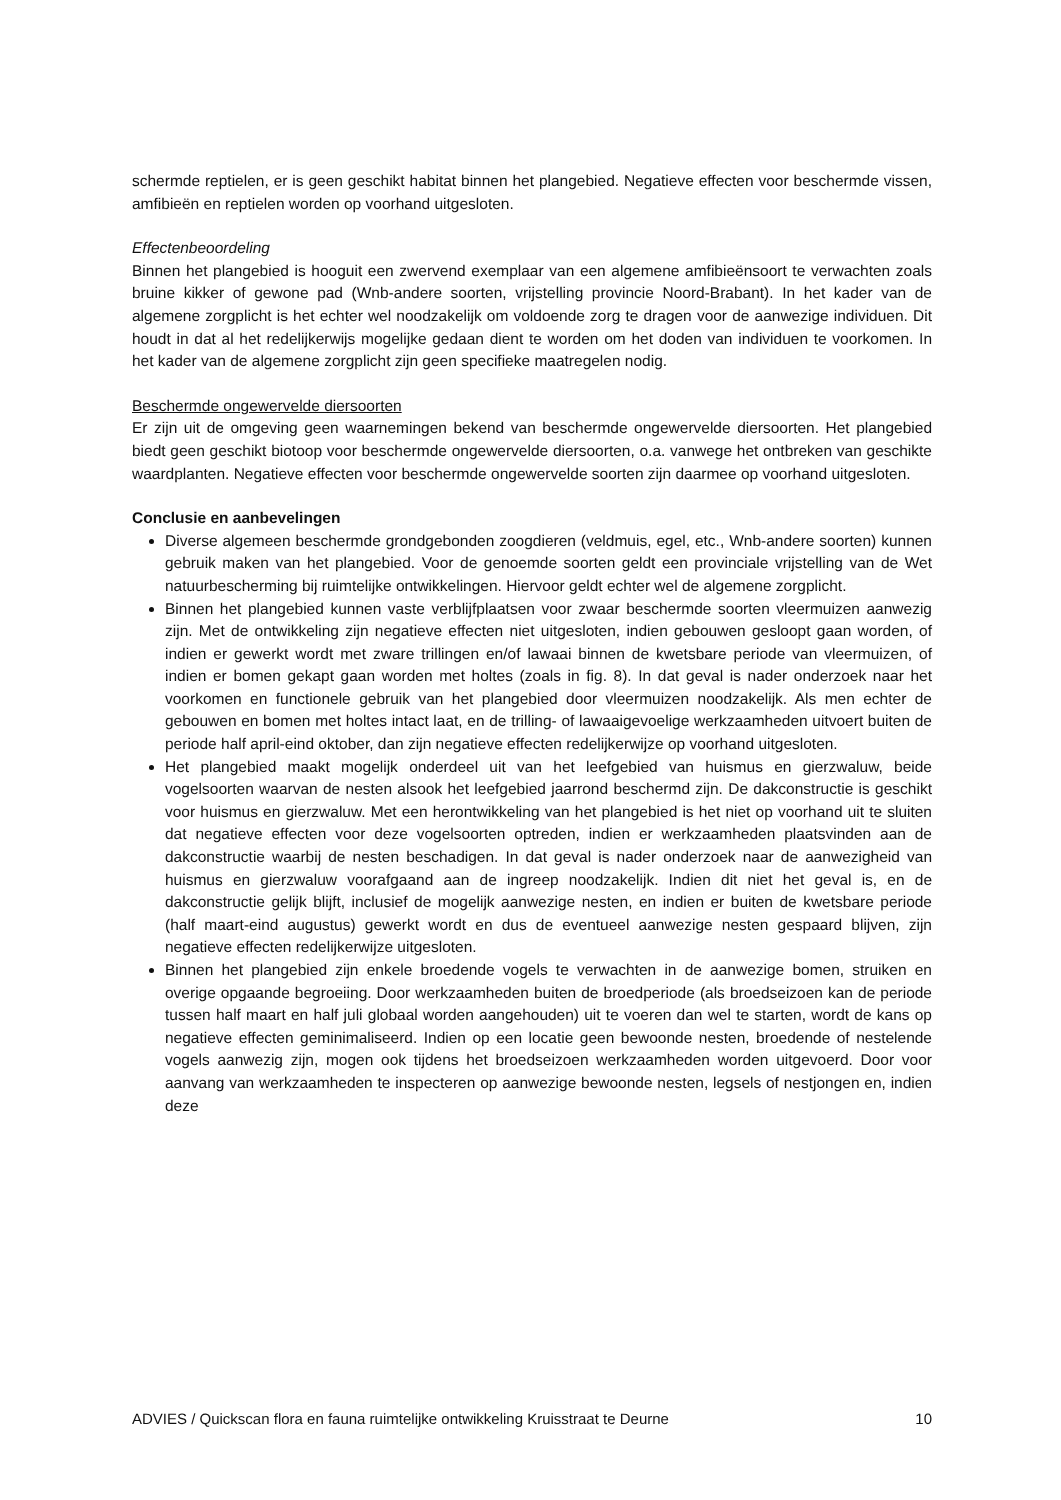schermde reptielen, er is geen geschikt habitat binnen het plangebied. Negatieve effecten voor beschermde vissen, amfibieën en reptielen worden op voorhand uitgesloten.
Effectenbeoordeling
Binnen het plangebied is hooguit een zwervend exemplaar van een algemene amfibieënsoort te verwachten zoals bruine kikker of gewone pad (Wnb-andere soorten, vrijstelling provincie Noord-Brabant). In het kader van de algemene zorgplicht is het echter wel noodzakelijk om voldoende zorg te dragen voor de aanwezige individuen. Dit houdt in dat al het redelijkerwijs mogelijke gedaan dient te worden om het doden van individuen te voorkomen. In het kader van de algemene zorgplicht zijn geen specifieke maatregelen nodig.
Beschermde ongewervelde diersoorten
Er zijn uit de omgeving geen waarnemingen bekend van beschermde ongewervelde diersoorten. Het plangebied biedt geen geschikt biotoop voor beschermde ongewervelde diersoorten, o.a. vanwege het ontbreken van geschikte waardplanten. Negatieve effecten voor beschermde ongewervelde soorten zijn daarmee op voorhand uitgesloten.
Conclusie en aanbevelingen
Diverse algemeen beschermde grondgebonden zoogdieren (veldmuis, egel, etc., Wnb-andere soorten) kunnen gebruik maken van het plangebied. Voor de genoemde soorten geldt een provinciale vrijstelling van de Wet natuurbescherming bij ruimtelijke ontwikkelingen. Hiervoor geldt echter wel de algemene zorgplicht.
Binnen het plangebied kunnen vaste verblijfplaatsen voor zwaar beschermde soorten vleermuizen aanwezig zijn. Met de ontwikkeling zijn negatieve effecten niet uitgesloten, indien gebouwen gesloopt gaan worden, of indien er gewerkt wordt met zware trillingen en/of lawaai binnen de kwetsbare periode van vleermuizen, of indien er bomen gekapt gaan worden met holtes (zoals in fig. 8). In dat geval is nader onderzoek naar het voorkomen en functionele gebruik van het plangebied door vleermuizen noodzakelijk. Als men echter de gebouwen en bomen met holtes intact laat, en de trilling- of lawaaigevoelige werkzaamheden uitvoert buiten de periode half april-eind oktober, dan zijn negatieve effecten redelijkerwijze op voorhand uitgesloten.
Het plangebied maakt mogelijk onderdeel uit van het leefgebied van huismus en gierzwaluw, beide vogelsoorten waarvan de nesten alsook het leefgebied jaarrond beschermd zijn. De dakconstructie is geschikt voor huismus en gierzwaluw. Met een herontwikkeling van het plangebied is het niet op voorhand uit te sluiten dat negatieve effecten voor deze vogelsoorten optreden, indien er werkzaamheden plaatsvinden aan de dakconstructie waarbij de nesten beschadigen. In dat geval is nader onderzoek naar de aanwezigheid van huismus en gierzwaluw voorafgaand aan de ingreep noodzakelijk. Indien dit niet het geval is, en de dakconstructie gelijk blijft, inclusief de mogelijk aanwezige nesten, en indien er buiten de kwetsbare periode (half maart-eind augustus) gewerkt wordt en dus de eventueel aanwezige nesten gespaard blijven, zijn negatieve effecten redelijkerwijze uitgesloten.
Binnen het plangebied zijn enkele broedende vogels te verwachten in de aanwezige bomen, struiken en overige opgaande begroeiing. Door werkzaamheden buiten de broedperiode (als broedseizoen kan de periode tussen half maart en half juli globaal worden aangehouden) uit te voeren dan wel te starten, wordt de kans op negatieve effecten geminimaliseerd. Indien op een locatie geen bewoonde nesten, broedende of nestelende vogels aanwezig zijn, mogen ook tijdens het broedseizoen werkzaamheden worden uitgevoerd. Door voor aanvang van werkzaamheden te inspecteren op aanwezige bewoonde nesten, legsels of nestjongen en, indien deze
ADVIES / Quickscan flora en fauna ruimtelijke ontwikkeling Kruisstraat te Deurne 10